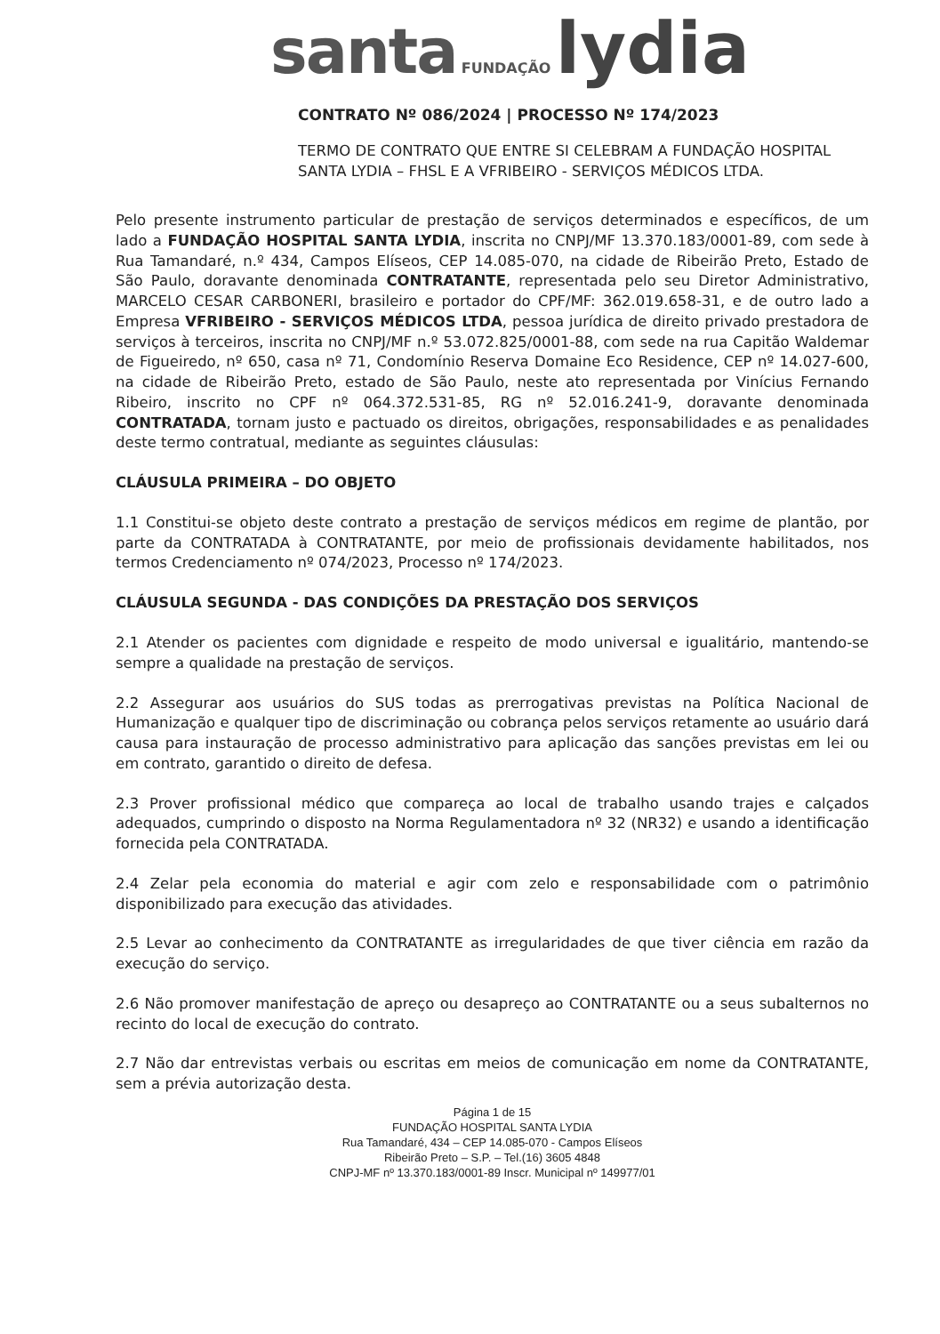santa FUNDAÇÃO lydia
CONTRATO Nº 086/2024 | PROCESSO Nº 174/2023
TERMO DE CONTRATO QUE ENTRE SI CELEBRAM A FUNDAÇÃO HOSPITAL SANTA LYDIA – FHSL E A VFRIBEIRO - SERVIÇOS MÉDICOS LTDA.
Pelo presente instrumento particular de prestação de serviços determinados e específicos, de um lado a FUNDAÇÃO HOSPITAL SANTA LYDIA, inscrita no CNPJ/MF 13.370.183/0001-89, com sede à Rua Tamandaré, n.º 434, Campos Elíseos, CEP 14.085-070, na cidade de Ribeirão Preto, Estado de São Paulo, doravante denominada CONTRATANTE, representada pelo seu Diretor Administrativo, MARCELO CESAR CARBONERI, brasileiro e portador do CPF/MF: 362.019.658-31, e de outro lado a Empresa VFRIBEIRO - SERVIÇOS MÉDICOS LTDA, pessoa jurídica de direito privado prestadora de serviços à terceiros, inscrita no CNPJ/MF n.º 53.072.825/0001-88, com sede na rua Capitão Waldemar de Figueiredo, nº 650, casa nº 71, Condomínio Reserva Domaine Eco Residence, CEP nº 14.027-600, na cidade de Ribeirão Preto, estado de São Paulo, neste ato representada por Vinícius Fernando Ribeiro, inscrito no CPF nº 064.372.531-85, RG nº 52.016.241-9, doravante denominada CONTRATADA, tornam justo e pactuado os direitos, obrigações, responsabilidades e as penalidades deste termo contratual, mediante as seguintes cláusulas:
CLÁUSULA PRIMEIRA – DO OBJETO
1.1 Constitui-se objeto deste contrato a prestação de serviços médicos em regime de plantão, por parte da CONTRATADA à CONTRATANTE, por meio de profissionais devidamente habilitados, nos termos Credenciamento nº 074/2023, Processo nº 174/2023.
CLÁUSULA SEGUNDA - DAS CONDIÇÕES DA PRESTAÇÃO DOS SERVIÇOS
2.1 Atender os pacientes com dignidade e respeito de modo universal e igualitário, mantendo-se sempre a qualidade na prestação de serviços.
2.2 Assegurar aos usuários do SUS todas as prerrogativas previstas na Política Nacional de Humanização e qualquer tipo de discriminação ou cobrança pelos serviços retamente ao usuário dará causa para instauração de processo administrativo para aplicação das sanções previstas em lei ou em contrato, garantido o direito de defesa.
2.3 Prover profissional médico que compareça ao local de trabalho usando trajes e calçados adequados, cumprindo o disposto na Norma Regulamentadora nº 32 (NR32) e usando a identificação fornecida pela CONTRATADA.
2.4 Zelar pela economia do material e agir com zelo e responsabilidade com o patrimônio disponibilizado para execução das atividades.
2.5 Levar ao conhecimento da CONTRATANTE as irregularidades de que tiver ciência em razão da execução do serviço.
2.6 Não promover manifestação de apreço ou desapreço ao CONTRATANTE ou a seus subalternos no recinto do local de execução do contrato.
2.7 Não dar entrevistas verbais ou escritas em meios de comunicação em nome da CONTRATANTE, sem a prévia autorização desta.
Página 1 de 15
FUNDAÇÃO HOSPITAL SANTA LYDIA
Rua Tamandaré, 434 – CEP 14.085-070 - Campos Elíseos
Ribeirão Preto – S.P. – Tel.(16) 3605 4848
CNPJ-MF nº 13.370.183/0001-89 Inscr. Municipal nº 149977/01